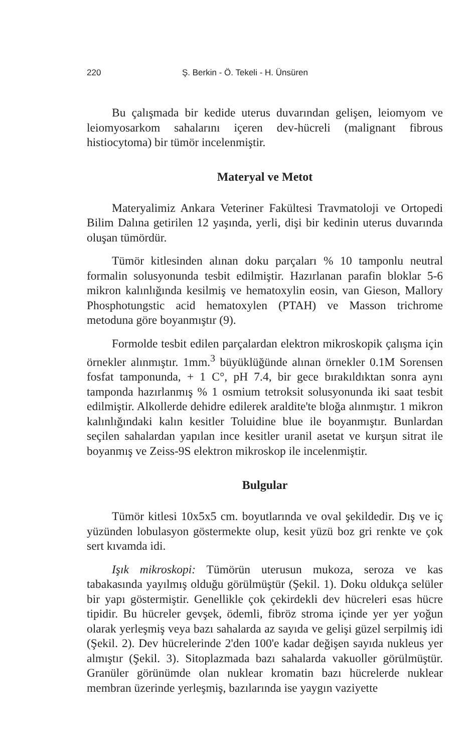220 Ş. Berkin - Ö. Tekeli - H. Ünsüren
Bu çalışmada bir kedide uterus duvarından gelişen, leiomyom ve leiomyosarkom sahalarını içeren dev-hücreli (malignant fibrous histiocytoma) bir tümör incelenmiştir.
Materyal ve Metot
Materyalimiz Ankara Veteriner Fakültesi Travmatoloji ve Ortopedi Bilim Dalına getirilen 12 yaşında, yerli, dişi bir kedinin uterus duvarında oluşan tümördür.
Tümör kitlesinden alınan doku parçaları % 10 tamponlu neutral formalin solusyonunda tesbit edilmiştir. Hazırlanan parafin bloklar 5-6 mikron kalınlığında kesilmiş ve hematoxylin eosin, van Gieson, Mallory Phosphotungstic acid hematoxylen (PTAH) ve Masson trichrome metoduna göre boyanmıştır (9).
Formolde tesbit edilen parçalardan elektron mikroskopik çalışma için örnekler alınmıştır. 1mm.<sup>3</sup> büyüklüğünde alınan örnekler 0.1M Sorensen fosfat tamponunda, + 1 C°, pH 7.4, bir gece bırakıldıktan sonra aynı tamponda hazırlanmış % 1 osmium tetroksit solusyonunda iki saat tesbit edilmiştir. Alkollerde dehidre edilerek araldite'te bloğa alınmıştır. 1 mikron kalınlığındaki kalın kesitler Toluidine blue ile boyanmıştır. Bunlardan seçilen sahalardan yapılan ince kesitler uranil asetat ve kurşun sitrat ile boyanmış ve Zeiss-9S elektron mikroskop ile incelenmiştir.
Bulgular
Tümör kitlesi 10x5x5 cm. boyutlarında ve oval şekildedir. Dış ve iç yüzünden lobulasyon göstermekte olup, kesit yüzü boz gri renkte ve çok sert kıvamda idi.
Işık mikroskopi: Tümörün uterusun mukoza, seroza ve kas tabakasında yayılmış olduğu görülmüştür (Şekil. 1). Doku oldukça selüler bir yapı göstermiştir. Genellikle çok çekirdekli dev hücreleri esas hücre tipidir. Bu hücreler gevşek, ödemli, fibröz stroma içinde yer yer yoğun olarak yerleşmiş veya bazı sahalarda az sayıda ve gelişi güzel serpilmiş idi (Şekil. 2). Dev hücrelerinde 2'den 100'e kadar değişen sayıda nukleus yer almıştır (Şekil. 3). Sitoplazmada bazı sahalarda vakuoller görülmüştür. Granüler görünümde olan nuklear kromatin bazı hücrelerde nuklear membran üzerinde yerleşmiş, bazılarında ise yaygın vaziyette